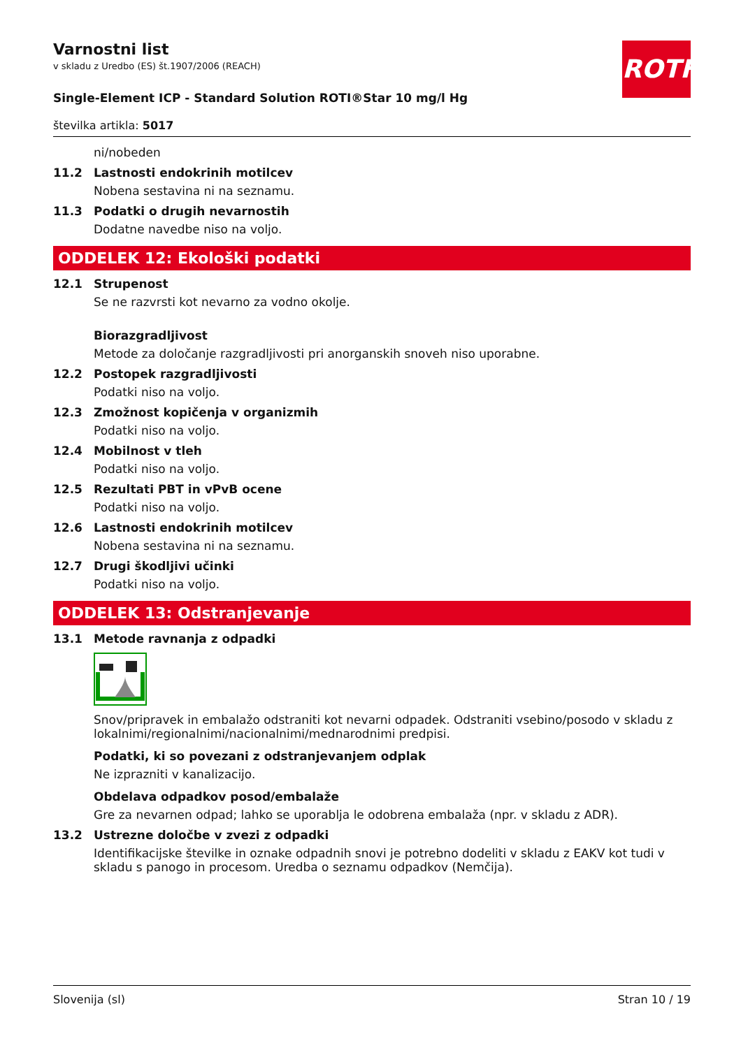ROTH
Varnostni list
v skladu z Uredbo (ES) št.1907/2006 (REACH)
Single-Element ICP - Standard Solution ROTI®Star 10 mg/l Hg
številka artikla: 5017
ni/nobeden
11.2 Lastnosti endokrinih motilcev
Nobena sestavina ni na seznamu.
11.3 Podatki o drugih nevarnostih
Dodatne navedbe niso na voljo.
ODDELEK 12: Ekološki podatki
12.1 Strupenost
Se ne razvrsti kot nevarno za vodno okolje.
Biorazgradljivost
Metode za določanje razgradljivosti pri anorganskih snoveh niso uporabne.
12.2 Postopek razgradljivosti
Podatki niso na voljo.
12.3 Zmožnost kopičenja v organizmih
Podatki niso na voljo.
12.4 Mobilnost v tleh
Podatki niso na voljo.
12.5 Rezultati PBT in vPvB ocene
Podatki niso na voljo.
12.6 Lastnosti endokrinih motilcev
Nobena sestavina ni na seznamu.
12.7 Drugi škodljivi učinki
Podatki niso na voljo.
ODDELEK 13: Odstranjevanje
13.1 Metode ravnanja z odpadki
Snov/pripravek in embalažo odstraniti kot nevarni odpadek. Odstraniti vsebino/posodo v skladu z lokalnimi/regionalnimi/nacionalnimi/mednarodnimi predpisi.
Podatki, ki so povezani z odstranjevanjem odplak
Ne izprazniti v kanalizacijo.
Obdelava odpadkov posod/embalaže
Gre za nevarnen odpad; lahko se uporablja le odobrena embalaža (npr. v skladu z ADR).
13.2 Ustrezne določbe v zvezi z odpadki
Identifikacijske številke in oznake odpadnih snovi je potrebno dodeliti v skladu z EAKV kot tudi v skladu s panogo in procesom. Uredba o seznamu odpadkov (Nemčija).
Slovenija (sl) Stran 10 / 19